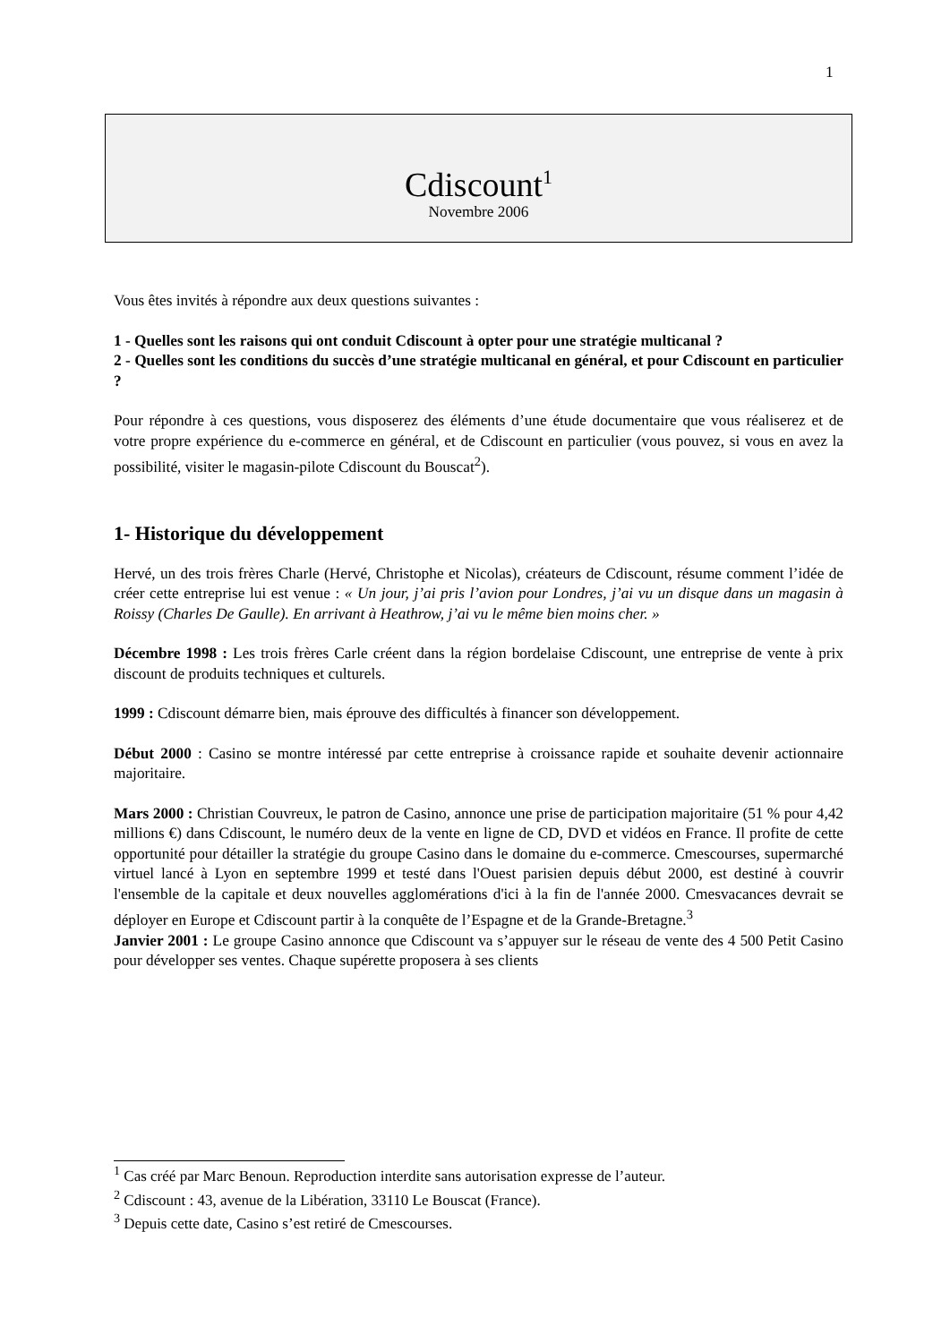1
Cdiscount<sup>1</sup>
Novembre 2006
Vous êtes invités à répondre aux deux questions suivantes :
1 - Quelles sont les raisons qui ont conduit Cdiscount à opter pour une stratégie multicanal ?
2 - Quelles sont les conditions du succès d’une stratégie multicanal en général, et pour Cdiscount en particulier ?
Pour répondre à ces questions, vous disposerez des éléments d’une étude documentaire que vous réaliserez et de votre propre expérience du e-commerce en général, et de Cdiscount en particulier (vous pouvez, si vous en avez la possibilité, visiter le magasin-pilote Cdiscount du Bouscat<sup>2</sup>).
1- Historique du développement
Hervé, un des trois frères Charle (Hervé, Christophe et Nicolas), créateurs de Cdiscount, résume comment l’idée de créer cette entreprise lui est venue : « Un jour, j’ai pris l’avion pour Londres, j’ai vu un disque dans un magasin à Roissy (Charles De Gaulle). En arrivant à Heathrow, j’ai vu le même bien moins cher. »
Décembre 1998 : Les trois frères Carle créent dans la région bordelaise Cdiscount, une entreprise de vente à prix discount de produits techniques et culturels.
1999 : Cdiscount démarre bien, mais éprouve des difficultés à financer son développement.
Début 2000 : Casino se montre intéressé par cette entreprise à croissance rapide et souhaite devenir actionnaire majoritaire.
Mars 2000 : Christian Couvreux, le patron de Casino, annonce une prise de participation majoritaire (51 % pour 4,42 millions €) dans Cdiscount, le numéro deux de la vente en ligne de CD, DVD et vidéos en France. Il profite de cette opportunité pour détailler la stratégie du groupe Casino dans le domaine du e-commerce. Cmescourses, supermarché virtuel lancé à Lyon en septembre 1999 et testé dans l'Ouest parisien depuis début 2000, est destiné à couvrir l'ensemble de la capitale et deux nouvelles agglomérations d'ici à la fin de l'année 2000. Cmesvacances devrait se déployer en Europe et Cdiscount partir à la conquête de l’Espagne et de la Grande-Bretagne.<sup>3</sup>
Janvier 2001 : Le groupe Casino annonce que Cdiscount va s’appuyer sur le réseau de vente des 4 500 Petit Casino pour développer ses ventes. Chaque supérette proposera à ses clients
<sup>1</sup> Cas créé par Marc Benoun. Reproduction interdite sans autorisation expresse de l’auteur.
<sup>2</sup> Cdiscount : 43, avenue de la Libération, 33110 Le Bouscat (France).
<sup>3</sup> Depuis cette date, Casino s’est retiré de Cmescourses.